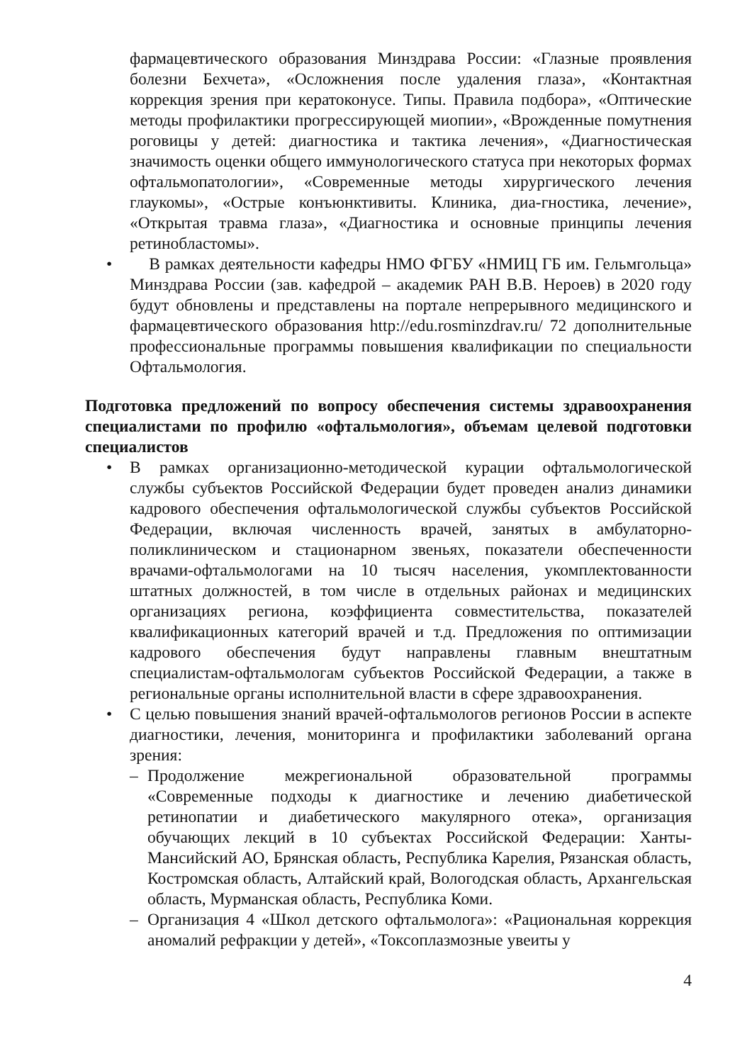фармацевтического образования Минздрава России: «Глазные проявления болезни Бехчета», «Осложнения после удаления глаза», «Контактная коррекция зрения при кератоконусе. Типы. Правила подбора», «Оптические методы профилактики прогрессирующей миопии», «Врожденные помутнения роговицы у детей: диагностика и тактика лечения», «Диагностическая значимость оценки общего иммунологического статуса при некоторых формах офтальмопатологии», «Современные методы хирургического лечения глаукомы», «Острые конъюнктивиты. Клиника, диа-гностика, лечение», «Открытая травма глаза», «Диагностика и основные принципы лечения ретинобластомы».
• В рамках деятельности кафедры НМО ФГБУ «НМИЦ ГБ им. Гельмгольца» Минздрава России (зав. кафедрой – академик РАН В.В. Нероев) в 2020 году будут обновлены и представлены на портале непрерывного медицинского и фармацевтического образования http://edu.rosminzdrav.ru/ 72 дополнительные профессиональные программы повышения квалификации по специальности Офтальмология.
Подготовка предложений по вопросу обеспечения системы здравоохранения специалистами по профилю «офтальмология», объемам целевой подготовки специалистов
• В рамках организационно-методической курации офтальмологической службы субъектов Российской Федерации будет проведен анализ динамики кадрового обеспечения офтальмологической службы субъектов Российской Федерации, включая численность врачей, занятых в амбулаторно-поликлиническом и стационарном звеньях, показатели обеспеченности врачами-офтальмологами на 10 тысяч населения, укомплектованности штатных должностей, в том числе в отдельных районах и медицинских организациях региона, коэффициента совместительства, показателей квалификационных категорий врачей и т.д. Предложения по оптимизации кадрового обеспечения будут направлены главным внештатным специалистам-офтальмологам субъектов Российской Федерации, а также в региональные органы исполнительной власти в сфере здравоохранения.
• С целью повышения знаний врачей-офтальмологов регионов России в аспекте диагностики, лечения, мониторинга и профилактики заболеваний органа зрения:
– Продолжение межрегиональной образовательной программы «Современные подходы к диагностике и лечению диабетической ретинопатии и диабетического макулярного отека», организация обучающих лекций в 10 субъектах Российской Федерации: Ханты-Мансийский АО, Брянская область, Республика Карелия, Рязанская область, Костромская область, Алтайский край, Вологодская область, Архангельская область, Мурманская область, Республика Коми.
– Организация 4 «Школ детского офтальмолога»: «Рациональная коррекция аномалий рефракции у детей», «Токсоплазмозные увеиты у
4